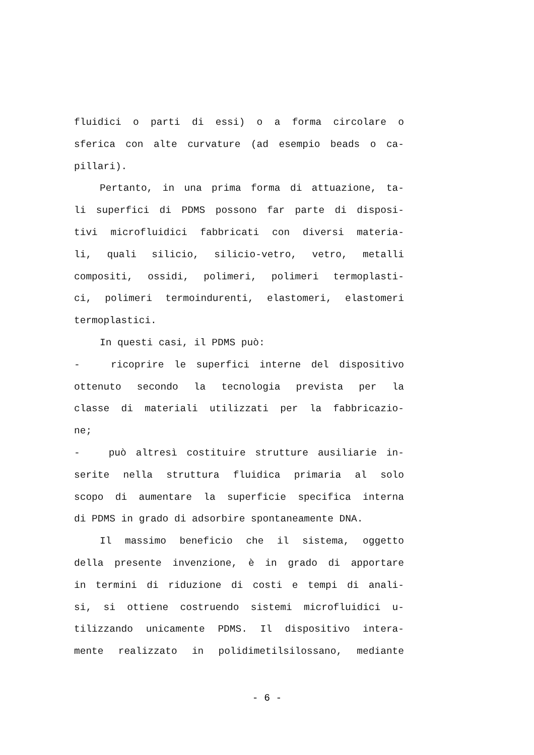fluidici o parti di essi) o a forma circolare o
sferica con alte curvature (ad esempio beads o ca-
pillari).
Pertanto, in una prima forma di attuazione, ta-
li superfici di PDMS possono far parte di disposi-
tivi microfluidici fabbricati con diversi materia-
li, quali silicio, silicio-vetro, vetro, metalli
compositi, ossidi, polimeri, polimeri termoplasti-
ci, polimeri termoindurenti, elastomeri, elastomeri
termoplastici.
In questi casi, il PDMS può:
- ricoprire le superfici interne del dispositivo
ottenuto secondo la tecnologia prevista per la
classe di materiali utilizzati per la fabbricazio-
ne;
- può altresì costituire strutture ausiliarie in-
serite nella struttura fluidica primaria al solo
scopo di aumentare la superficie specifica interna
di PDMS in grado di adsorbire spontaneamente DNA.
Il massimo beneficio che il sistema, oggetto
della presente invenzione, è in grado di apportare
in termini di riduzione di costi e tempi di anali-
si, si ottiene costruendo sistemi microfluidici u-
tilizzando unicamente PDMS. Il dispositivo intera-
mente realizzato in polidimetilsilossano, mediante
- 6 -